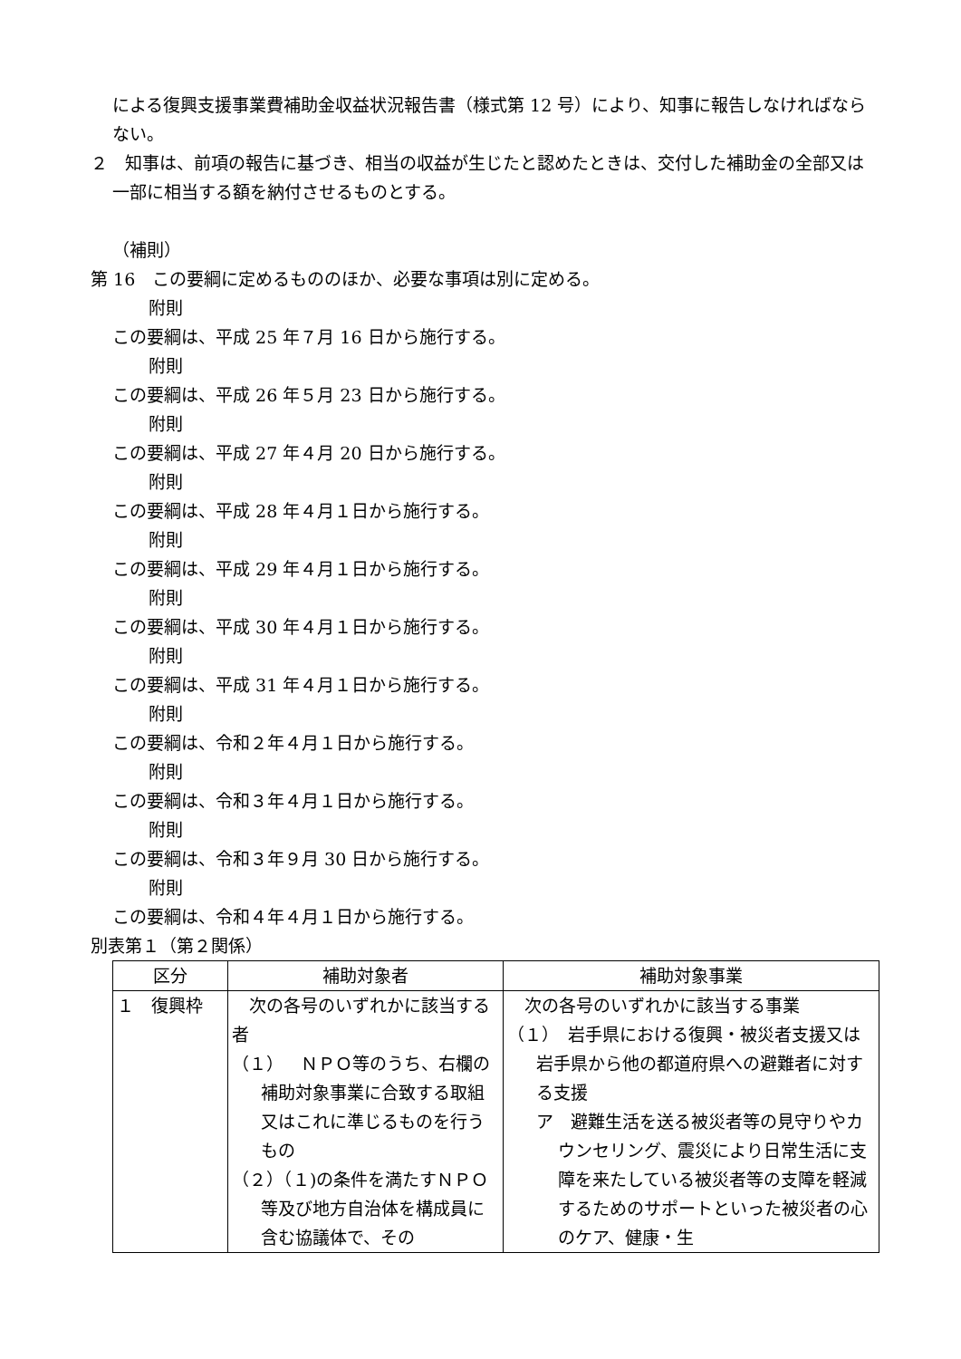による復興支援事業費補助金収益状況報告書（様式第 12 号）により、知事に報告しなければならない。
２　知事は、前項の報告に基づき、相当の収益が生じたと認めたときは、交付した補助金の全部又は一部に相当する額を納付させるものとする。
（補則）
第 16　この要綱に定めるもののほか、必要な事項は別に定める。
附則
この要綱は、平成 25 年７月 16 日から施行する。
附則
この要綱は、平成 26 年５月 23 日から施行する。
附則
この要綱は、平成 27 年４月 20 日から施行する。
附則
この要綱は、平成 28 年４月１日から施行する。
附則
この要綱は、平成 29 年４月１日から施行する。
附則
この要綱は、平成 30 年４月１日から施行する。
附則
この要綱は、平成 31 年４月１日から施行する。
附則
この要綱は、令和２年４月１日から施行する。
附則
この要綱は、令和３年４月１日から施行する。
附則
この要綱は、令和３年９月 30 日から施行する。
附則
この要綱は、令和４年４月１日から施行する。
別表第１（第２関係）
| 区分 | 補助対象者 | 補助対象事業 |
| --- | --- | --- |
| １ 復興枠 | 次の各号のいずれかに該当する者 （１） ＮＰＯ等のうち、右欄の補助対象事業に合致する取組又はこれに準じるものを行うもの （２）（１)の条件を満たすＮＰＯ等及び地方自治体を構成員に含む協議体で、その | 次の各号のいずれかに該当する事業 （１） 岩手県における復興・被災者支援又は岩手県から他の都道府県への避難者に対する支援 ア 避難生活を送る被災者等の見守りやカウンセリング、震災により日常生活に支障を来たしている被災者等の支障を軽減するためのサポートといった被災者の心のケア、健康・生 |